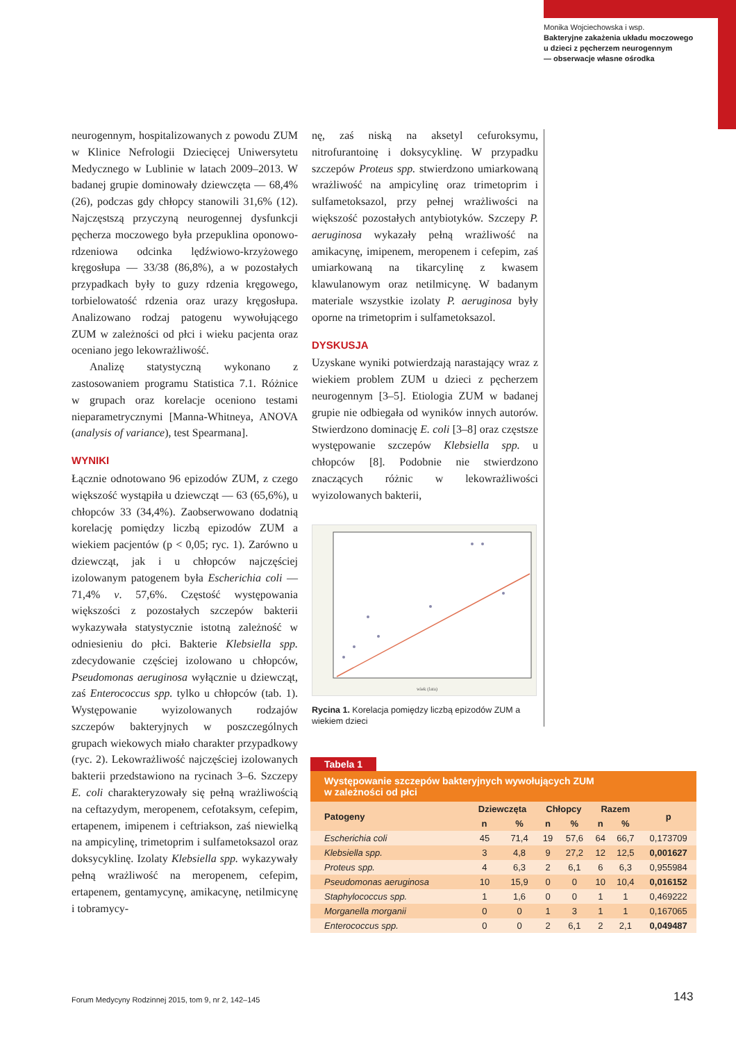Monika Wojciechowska i wsp.
Bakteryjne zakażenia układu moczowego
u dzieci z pęcherzem neurogennym
— obserwacje własne ośrodka
neurogennym, hospitalizowanych z powodu ZUM w Klinice Nefrologii Dziecięcej Uniwersytetu Medycznego w Lublinie w latach 2009–2013. W badanej grupie dominowały dziewczęta — 68,4% (26), podczas gdy chłopcy stanowili 31,6% (12). Najczęstszą przyczyną neurogennej dysfunkcji pęcherza moczowego była przepuklina oponowo-rdzeniowa odcinka lędźwiowo-krzyżowego kręgosłupa — 33/38 (86,8%), a w pozostałych przypadkach były to guzy rdzenia kręgowego, torbielowatość rdzenia oraz urazy kręgosłupa. Analizowano rodzaj patogenu wywołującego ZUM w zależności od płci i wieku pacjenta oraz oceniano jego lekowrażliwość.
Analizę statystyczną wykonano z zastosowaniem programu Statistica 7.1. Różnice w grupach oraz korelacje oceniono testami nieparametrycznymi [Manna-Whitneya, ANOVA (analysis of variance), test Spearmana].
WYNIKI
Łącznie odnotowano 96 epizodów ZUM, z czego większość wystąpiła u dziewcząt — 63 (65,6%), u chłopców 33 (34,4%). Zaobserwowano dodatnią korelację pomiędzy liczbą epizodów ZUM a wiekiem pacjentów (p < 0,05; ryc. 1). Zarówno u dziewcząt, jak i u chłopców najczęściej izolowanym patogenem była Escherichia coli — 71,4% v. 57,6%. Częstość występowania większości z pozostałych szczepów bakterii wykazywała statystycznie istotną zależność w odniesieniu do płci. Bakterie Klebsiella spp. zdecydowanie częściej izolowano u chłopców, Pseudomonas aeruginosa wyłącznie u dziewcząt, zaś Enterococcus spp. tylko u chłopców (tab. 1). Występowanie wyizolowanych rodzajów szczepów bakteryjnych w poszczególnych grupach wiekowych miało charakter przypadkowy (ryc. 2). Lekowrażliwość najczęściej izolowanych bakterii przedstawiono na rycinach 3–6. Szczepy E. coli charakteryzowały się pełną wrażliwością na ceftazydym, meropenem, cefotaksym, cefepim, ertapenem, imipenem i ceftriakson, zaś niewielką na ampicylinę, trimetoprim i sulfametoksazol oraz doksycyklinę. Izolaty Klebsiella spp. wykazywały pełną wrażliwość na meropenem, cefepim, ertapenem, gentamycynę, amikacynę, netilmicynę i tobramycy-
nę, zaś niską na aksetyl cefuroksymu, nitrofurantoinę i doksycyklinę. W przypadku szczepów Proteus spp. stwierdzono umiarkowaną wrażliwość na ampicylinę oraz trimetoprim i sulfametoksazol, przy pełnej wrażliwości na większość pozostałych antybiotyków. Szczepy P. aeruginosa wykazały pełną wrażliwość na amikacynę, imipenem, meropenem i cefepim, zaś umiarkowaną na tikarcylinę z kwasem klawulanowym oraz netilmicynę. W badanym materiale wszystkie izolaty P. aeruginosa były oporne na trimetoprim i sulfametoksazol.
DYSKUSJA
Uzyskane wyniki potwierdzają narastający wraz z wiekiem problem ZUM u dzieci z pęcherzem neurogennym [3–5]. Etiologia ZUM w badanej grupie nie odbiegała od wyników innych autorów. Stwierdzono dominację E. coli [3–8] oraz częstsze występowanie szczepów Klebsiella spp. u chłopców [8]. Podobnie nie stwierdzono znaczących różnic w lekowrażliwości wyizolowanych bakterii,
wiek (lata)
Rycina 1. Korelacja pomiędzy liczbą epizodów ZUM a wiekiem dzieci
Tabela 1
Występowanie szczepów bakteryjnych wywołujących ZUM
w zależności od płci
| Patogeny | Dziewczęta | | Chłopcy | | Razem | | p |
| --- | --- | --- | --- | --- | --- | --- | --- |
| | n | % | n | % | n | % | |
| Escherichia coli | 45 | 71,4 | 19 | 57,6 | 64 | 66,7 | 0,173709 |
| Klebsiella spp. | 3 | 4,8 | 9 | 27,2 | 12 | 12,5 | 0,001627 |
| Proteus spp. | 4 | 6,3 | 2 | 6,1 | 6 | 6,3 | 0,955984 |
| Pseudomonas aeruginosa | 10 | 15,9 | 0 | 0 | 10 | 10,4 | 0,016152 |
| Staphylococcus spp. | 1 | 1,6 | 0 | 0 | 1 | 1 | 0,469222 |
| Morganella morganii | 0 | 0 | 1 | 3 | 1 | 1 | 0,167065 |
| Enterococcus spp. | 0 | 0 | 2 | 6,1 | 2 | 2,1 | 0,049487 |
Forum Medycyny Rodzinnej 2015, tom 9, nr 2, 142–145
143